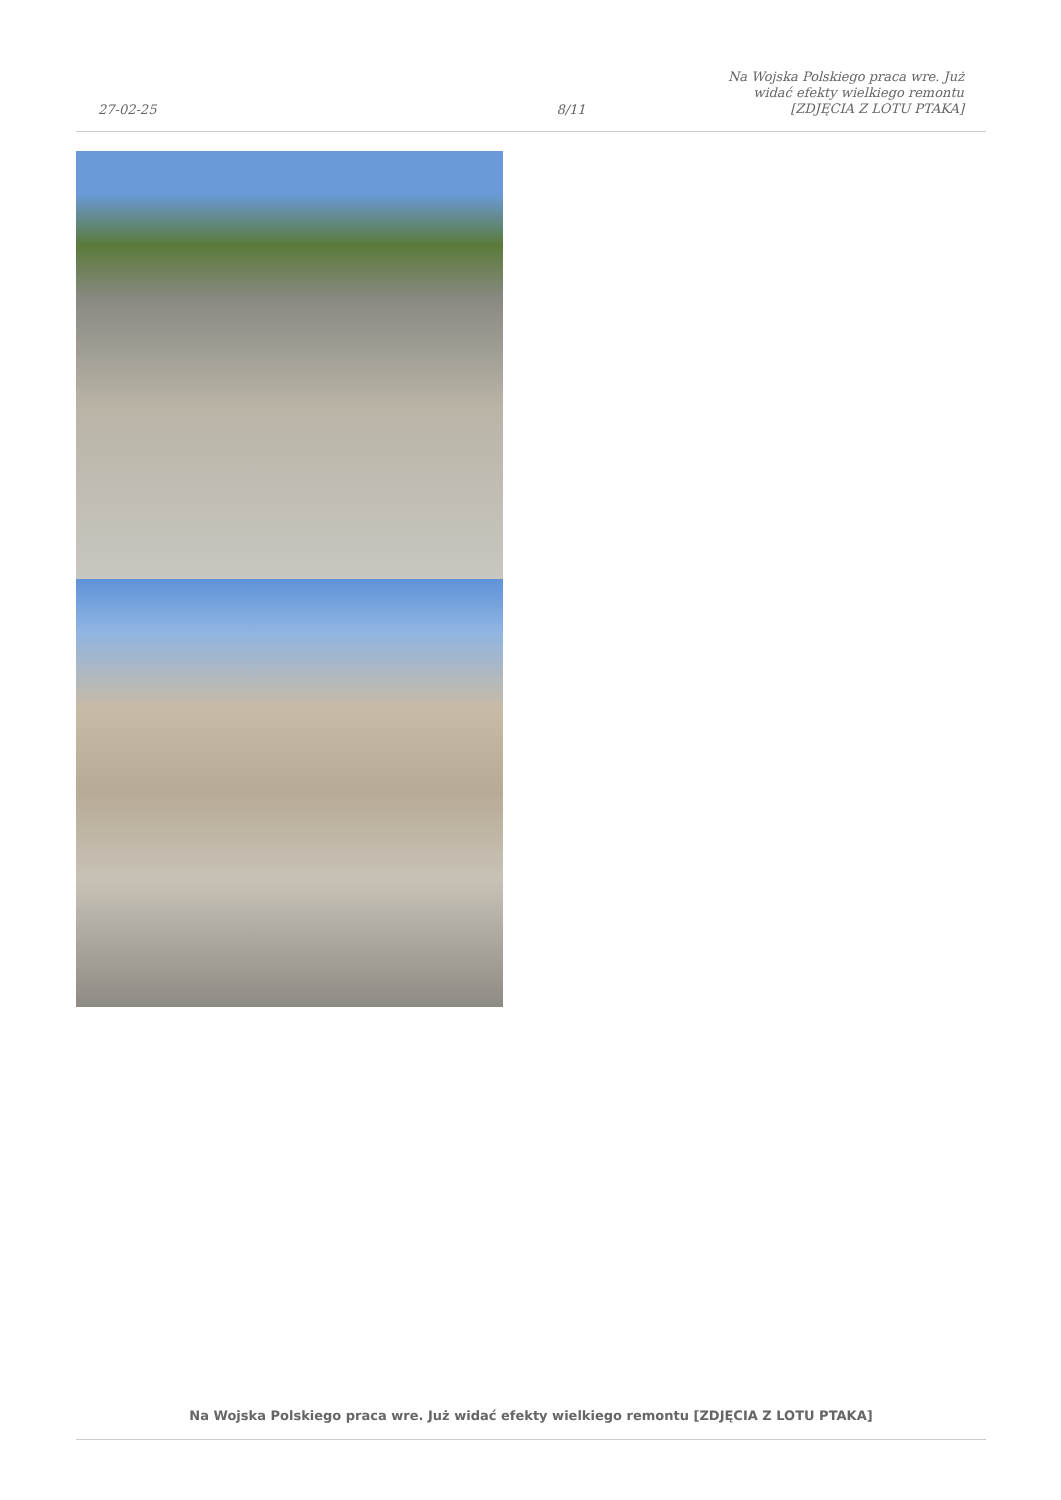27-02-25
8/11
Na Wojska Polskiego praca wre. Już widać efekty wielkiego remontu [ZDJĘCIA Z LOTU PTAKA]
Na Wojska Polskiego praca wre. Już widać efekty wielkiego remontu [ZDJĘCIA Z LOTU PTAKA]